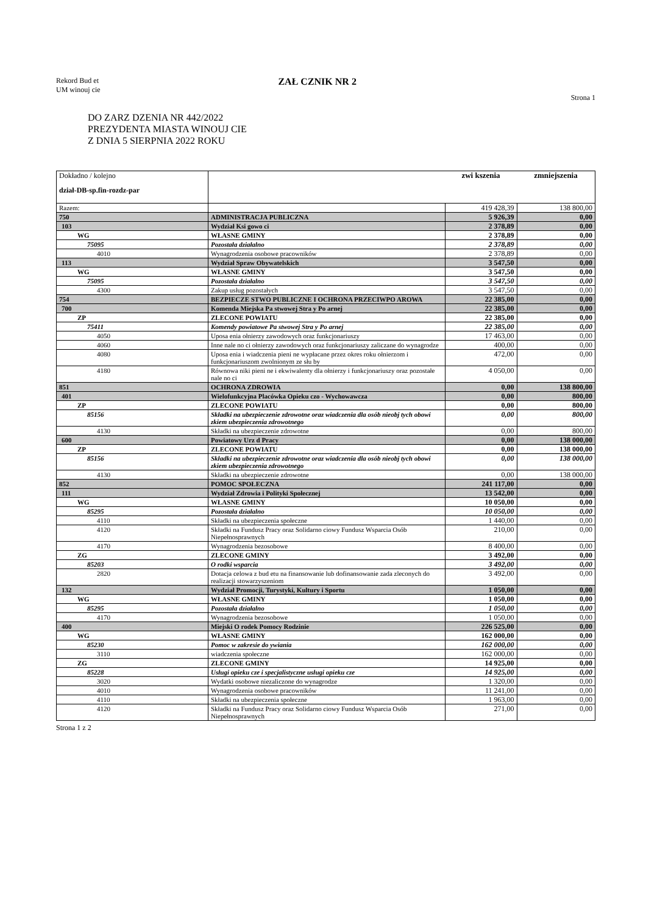Rekord Bud et
UM winouj cie
ZAŁ CZNIK NR 2
Strona 1
DO ZARZ DZENIA NR 442/2022
PREZYDENTA MIASTA WINOUJ CIE
Z DNIA 5 SIERPNIA 2022 ROKU
| Dokładno / kolejno dział-DB-sp.fin-rozdz-par | | zwi kszenia | zmniejszenia |
| Razem: | | 419 428,39 | 138 800,00 |
| 750 | ADMINISTRACJA PUBLICZNA | 5 926,39 | 0,00 |
| 103 | Wydział Ksi gowo ci | 2 378,89 | 0,00 |
| WG | WŁASNE GMINY | 2 378,89 | 0,00 |
| 75095 | Pozostała działalno | 2 378,89 | 0,00 |
| 4010 | Wynagrodzenia osobowe pracowników | 2 378,89 | 0,00 |
| 113 | Wydział Spraw Obywatelskich | 3 547,50 | 0,00 |
| WG | WŁASNE GMINY | 3 547,50 | 0,00 |
| 75095 | Pozostała działalno | 3 547,50 | 0,00 |
| 4300 | Zakup usług pozostałych | 3 547,50 | 0,00 |
| 754 | BEZPIECZE STWO PUBLICZNE I OCHRONA PRZECIWPO AROWA | 22 385,00 | 0,00 |
| 700 | Komenda Miejska Pa stwowej Stra y Po arnej | 22 385,00 | 0,00 |
| ZP | ZLECONE POWIATU | 22 385,00 | 0,00 |
| 75411 | Komendy powiatowe Pa stwowej Stra y Po arnej | 22 385,00 | 0,00 |
| 4050 | Uposa enia ołnierzy zawodowych oraz funkcjonariuszy | 17 463,00 | 0,00 |
| 4060 | Inne nale no ci ołnierzy zawodowych oraz funkcjonariuszy zaliczane do wynagrodze | 400,00 | 0,00 |
| 4080 | Uposa enia i wiadczenia pieni ne wypłacane przez okres roku ołnierzom i funkcjonariuszom zwolnionym ze słu by | 472,00 | 0,00 |
| 4180 | Równowa niki pieni ne i ekwiwalenty dla ołnierzy i funkcjonariuszy oraz pozostałe nale no ci | 4 050,00 | 0,00 |
| 851 | OCHRONA ZDROWIA | 0,00 | 138 800,00 |
| 401 | Wielofunkcyjna Placówka Opieku czo - Wychowawcza | 0,00 | 800,00 |
| ZP | ZLECONE POWIATU | 0,00 | 800,00 |
| 85156 | Składki na ubezpieczenie zdrowotne oraz wiadczenia dla osób nieobj tych obowi zkiem ubezpieczenia zdrowotnego | 0,00 | 800,00 |
| 4130 | Składki na ubezpieczenie zdrowotne | 0,00 | 800,00 |
| 600 | Powiatowy Urz d Pracy | 0,00 | 138 000,00 |
| ZP | ZLECONE POWIATU | 0,00 | 138 000,00 |
| 85156 | Składki na ubezpieczenie zdrowotne oraz wiadczenia dla osób nieobj tych obowi zkiem ubezpieczenia zdrowotnego | 0,00 | 138 000,00 |
| 4130 | Składki na ubezpieczenie zdrowotne | 0,00 | 138 000,00 |
| 852 | POMOC SPOŁECZNA | 241 117,00 | 0,00 |
| 111 | Wydział Zdrowia i Polityki Społecznej | 13 542,00 | 0,00 |
| WG | WŁASNE GMINY | 10 050,00 | 0,00 |
| 85295 | Pozostała działalno | 10 050,00 | 0,00 |
| 4110 | Składki na ubezpieczenia społeczne | 1 440,00 | 0,00 |
| 4120 | Składki na Fundusz Pracy oraz Solidarno ciowy Fundusz Wsparcia Osób Niepełnosprawnych | 210,00 | 0,00 |
| 4170 | Wynagrodzenia bezosobowe | 8 400,00 | 0,00 |
| ZG | ZLECONE GMINY | 3 492,00 | 0,00 |
| 85203 | O rodki wsparcia | 3 492,00 | 0,00 |
| 2820 | Dotacja celowa z bud etu na finansowanie lub dofinansowanie zada zleconych do realizacji stowarzyszeniom | 3 492,00 | 0,00 |
| 132 | Wydział Promocji, Turystyki, Kultury i Sportu | 1 050,00 | 0,00 |
| WG | WŁASNE GMINY | 1 050,00 | 0,00 |
| 85295 | Pozostała działalno | 1 050,00 | 0,00 |
| 4170 | Wynagrodzenia bezosobowe | 1 050,00 | 0,00 |
| 400 | Miejski O rodek Pomocy Rodzinie | 226 525,00 | 0,00 |
| WG | WŁASNE GMINY | 162 000,00 | 0,00 |
| 85230 | Pomoc w zakresie do ywiania | 162 000,00 | 0,00 |
| 3110 | wiadczenia społeczne | 162 000,00 | 0,00 |
| ZG | ZLECONE GMINY | 14 925,00 | 0,00 |
| 85228 | Usługi opieku cze i specjalistyczne usługi opieku cze | 14 925,00 | 0,00 |
| 3020 | Wydatki osobowe niezaliczone do wynagrodze | 1 320,00 | 0,00 |
| 4010 | Wynagrodzenia osobowe pracowników | 11 241,00 | 0,00 |
| 4110 | Składki na ubezpieczenia społeczne | 1 963,00 | 0,00 |
| 4120 | Składki na Fundusz Pracy oraz Solidarno ciowy Fundusz Wsparcia Osób Niepełnosprawnych | 271,00 | 0,00 |
Strona 1 z 2